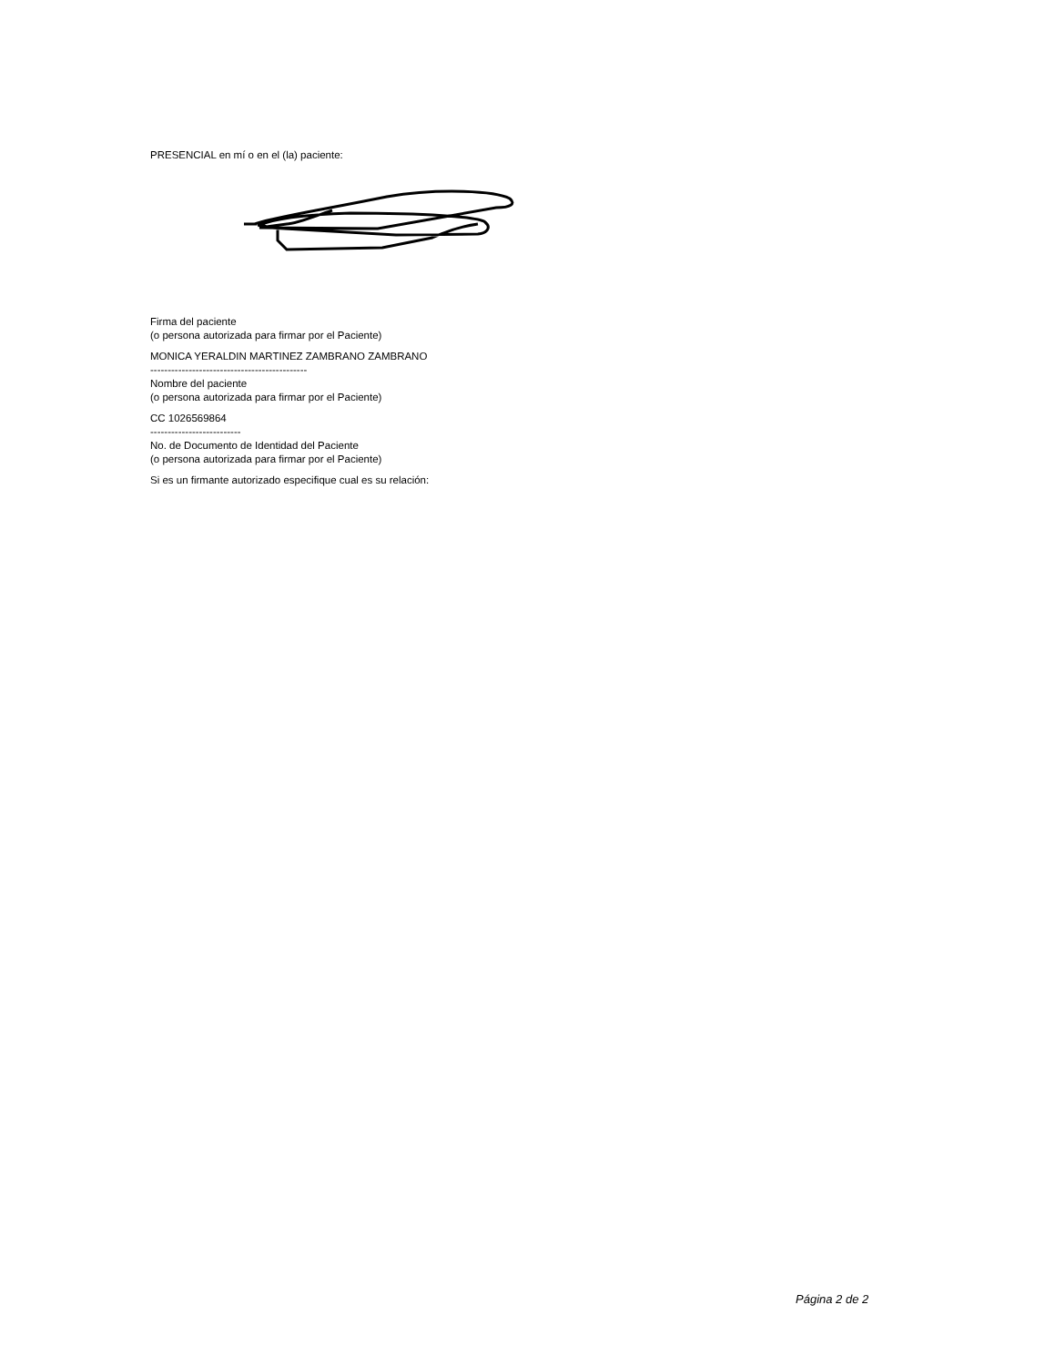PRESENCIAL en mí o en el (la) paciente:
Firma del paciente
(o persona autorizada para firmar por el Paciente)
MONICA YERALDIN MARTINEZ ZAMBRANO ZAMBRANO
---------------------------------------------
Nombre del paciente
(o persona autorizada para firmar por el Paciente)
CC 1026569864
--------------------------
No. de Documento de Identidad del Paciente
(o persona autorizada para firmar por el Paciente)
Si es un firmante autorizado especifique cual es su relación:
Página 2 de 2